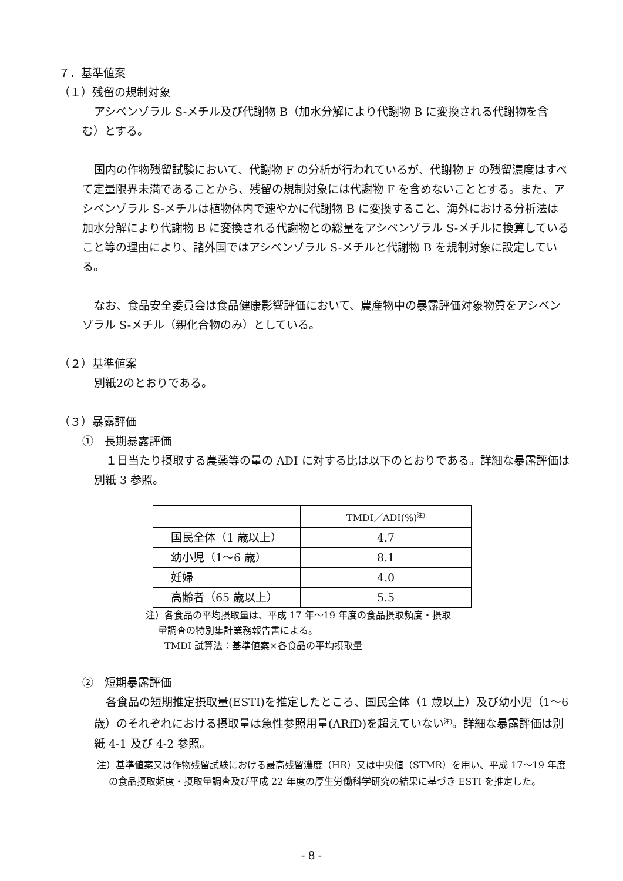７．基準値案
（１）残留の規制対象
アシベンゾラル S-メチル及び代謝物 B（加水分解により代謝物 B に変換される代謝物を含む）とする。
国内の作物残留試験において、代謝物 F の分析が行われているが、代謝物 F の残留濃度はすべて定量限界未満であることから、残留の規制対象には代謝物 F を含めないこととする。また、アシベンゾラル S-メチルは植物体内で速やかに代謝物 B に変換すること、海外における分析法は加水分解により代謝物 B に変換される代謝物との総量をアシベンゾラル S-メチルに換算していること等の理由により、諸外国ではアシベンゾラル S-メチルと代謝物 B を規制対象に設定している。
なお、食品安全委員会は食品健康影響評価において、農産物中の暴露評価対象物質をアシベンゾラル S-メチル（親化合物のみ）としている。
（２）基準値案
別紙2のとおりである。
（３）暴露評価
①　長期暴露評価
１日当たり摂取する農薬等の量の ADI に対する比は以下のとおりである。詳細な暴露評価は別紙 3 参照。
| | TMDI／ADI(%)<sup>注)</sup> |
| 国民全体（1 歳以上） | 4.7 |
| 幼小児（1～6 歳） | 8.1 |
| 妊婦 | 4.0 |
| 高齢者（65 歳以上） | 5.5 |
注）各食品の平均摂取量は、平成 17 年～19 年度の食品摂取頻度・摂取
　 量調査の特別集計業務報告書による。
　　TMDI 試算法：基準値案×各食品の平均摂取量
②　短期暴露評価
各食品の短期推定摂取量(ESTI)を推定したところ、国民全体（1 歳以上）及び幼小児（1～6 歳）のそれぞれにおける摂取量は急性参照用量(ARfD)を超えていない<sup>注)</sup>。詳細な暴露評価は別紙 4-1 及び 4-2 参照。
注）基準値案又は作物残留試験における最高残留濃度（HR）又は中央値（STMR）を用い、平成 17～19 年度の食品摂取頻度・摂取量調査及び平成 22 年度の厚生労働科学研究の結果に基づき ESTI を推定した。
- 8 -